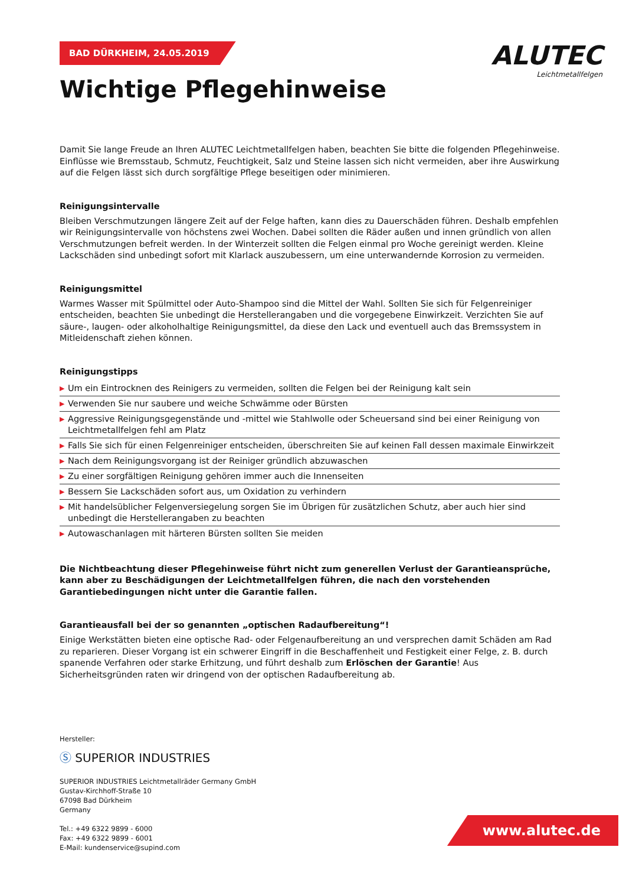ALUTEC
Leichtmetallfelgen
BAD DÜRKHEIM, 24.05.2019
Wichtige Pflegehinweise
Damit Sie lange Freude an Ihren ALUTEC Leichtmetallfelgen haben, beachten Sie bitte die folgenden Pflegehinweise. Einflüsse wie Bremsstaub, Schmutz, Feuchtigkeit, Salz und Steine lassen sich nicht vermeiden, aber ihre Auswirkung auf die Felgen lässt sich durch sorgfältige Pflege beseitigen oder minimieren.
Reinigungsintervalle
Bleiben Verschmutzungen längere Zeit auf der Felge haften, kann dies zu Dauerschäden führen. Deshalb empfehlen wir Reinigungsintervalle von höchstens zwei Wochen. Dabei sollten die Räder außen und innen gründlich von allen Verschmutzungen befreit werden. In der Winterzeit sollten die Felgen einmal pro Woche gereinigt werden. Kleine Lackschäden sind unbedingt sofort mit Klarlack auszubessern, um eine unterwandernde Korrosion zu vermeiden.
Reinigungsmittel
Warmes Wasser mit Spülmittel oder Auto-Shampoo sind die Mittel der Wahl. Sollten Sie sich für Felgenreiniger entscheiden, beachten Sie unbedingt die Herstellerangaben und die vorgegebene Einwirkzeit. Verzichten Sie auf säure-, laugen- oder alkoholhaltige Reinigungsmittel, da diese den Lack und eventuell auch das Bremssystem in Mitleidenschaft ziehen können.
Reinigungstipps
▶ Um ein Eintrocknen des Reinigers zu vermeiden, sollten die Felgen bei der Reinigung kalt sein
▶ Verwenden Sie nur saubere und weiche Schwämme oder Bürsten
▶ Aggressive Reinigungsgegenstände und -mittel wie Stahlwolle oder Scheuersand sind bei einer Reinigung von Leichtmetallfelgen fehl am Platz
▶ Falls Sie sich für einen Felgenreiniger entscheiden, überschreiten Sie auf keinen Fall dessen maximale Einwirkzeit
▶ Nach dem Reinigungsvorgang ist der Reiniger gründlich abzuwaschen
▶ Zu einer sorgfältigen Reinigung gehören immer auch die Innenseiten
▶ Bessern Sie Lackschäden sofort aus, um Oxidation zu verhindern
▶ Mit handelsüblicher Felgenversiegelung sorgen Sie im Übrigen für zusätzlichen Schutz, aber auch hier sind unbedingt die Herstellerangaben zu beachten
▶ Autowaschanlagen mit härteren Bürsten sollten Sie meiden
Die Nichtbeachtung dieser Pflegehinweise führt nicht zum generellen Verlust der Garantieansprüche, kann aber zu Beschädigungen der Leichtmetallfelgen führen, die nach den vorstehenden Garantiebedingungen nicht unter die Garantie fallen.
Garantieausfall bei der so genannten „optischen Radaufbereitung“!
Einige Werkstätten bieten eine optische Rad- oder Felgenaufbereitung an und versprechen damit Schäden am Rad zu reparieren. Dieser Vorgang ist ein schwerer Eingriff in die Beschaffenheit und Festigkeit einer Felge, z. B. durch spanende Verfahren oder starke Erhitzung, und führt deshalb zum Erlöschen der Garantie! Aus Sicherheitsgründen raten wir dringend von der optischen Radaufbereitung ab.
Hersteller:
Ⓢ SUPERIOR INDUSTRIES
SUPERIOR INDUSTRIES Leichtmetallräder Germany GmbH
Gustav-Kirchhoff-Straße 10
67098 Bad Dürkheim
Germany
Tel.: +49 6322 9899 - 6000
Fax: +49 6322 9899 - 6001
E-Mail: kundenservice@supind.com
www.alutec.de